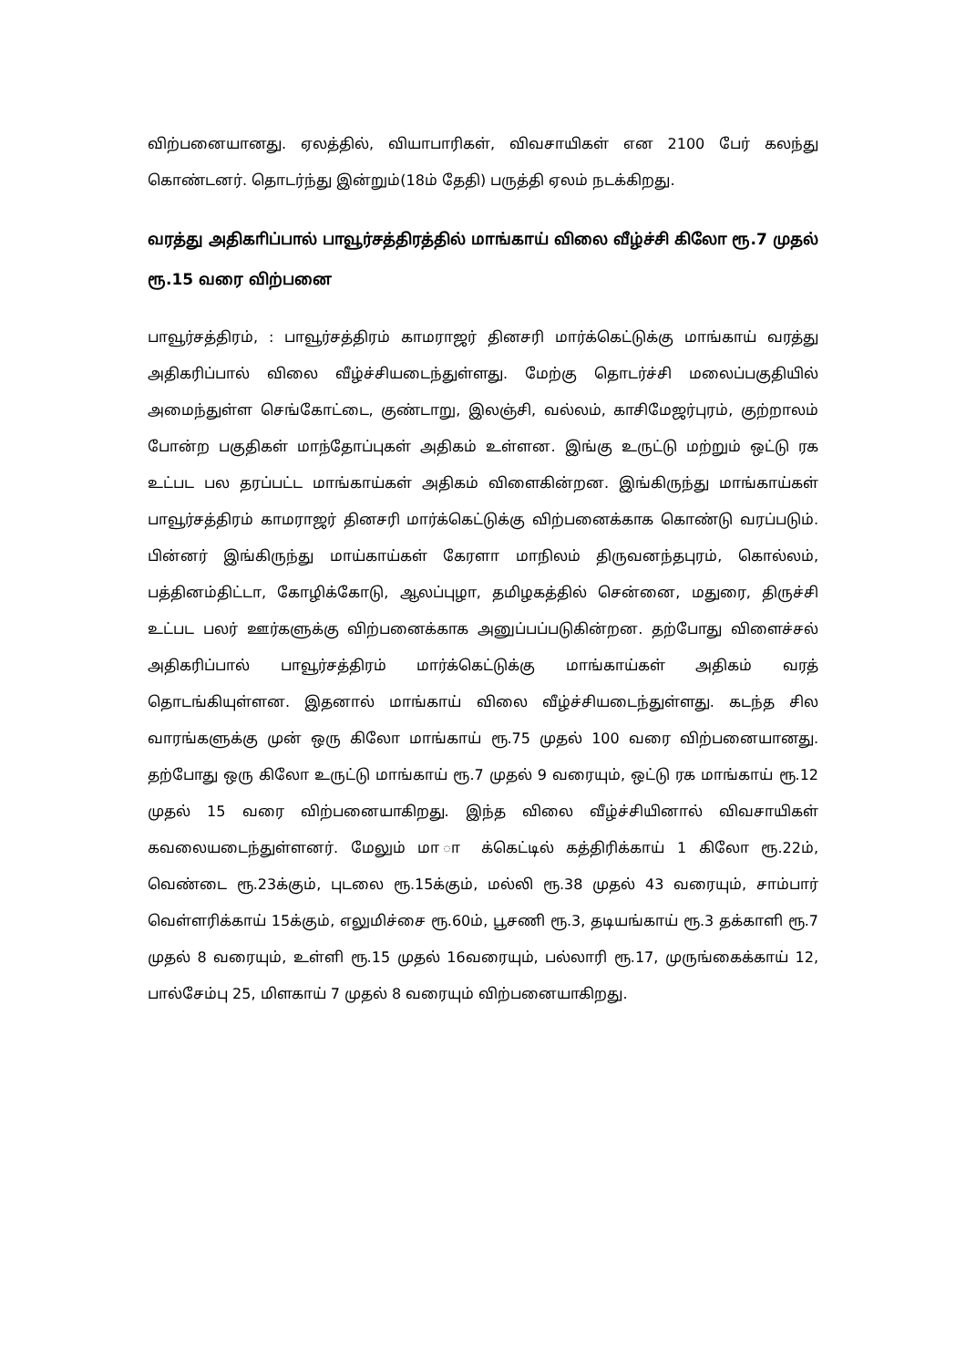விற்பனையானது. ஏலத்தில், வியாபாரிகள், விவசாயிகள் என 2100 பேர் கலந்து கொண்டனர். தொடர்ந்து இன்றும்(18ம் தேதி) பருத்தி ஏலம் நடக்கிறது.
வரத்து அதிகாிப்பால் பாவூர்சத்திரத்தில் மாங்காய் விலை வீழ்ச்சி கிலோ ரூ.7 முதல் ரூ.15 வரை விற்பனை
பாவூர்சத்திரம், : பாவூர்சத்திரம் காமராஜர் தினசரி மார்க்கெட்டுக்கு மாங்காய் வரத்து அதிகரிப்பால் விலை வீழ்ச்சியடைந்துள்ளது. மேற்கு தொடர்ச்சி மலைப்பகுதியில் அமைந்துள்ள செங்கோட்டை, குண்டாறு, இலஞ்சி, வல்லம், காசிமேஜர்புரம், குற்றாலம் போன்ற பகுதிகள் மாந்தோப்புகள் அதிகம் உள்ளன. இங்கு உருட்டு மற்றும் ஒட்டு ரக உட்பட பல தரப்பட்ட மாங்காய்கள் அதிகம் விளைகின்றன. இங்கிருந்து மாங்காய்கள் பாவூர்சத்திரம் காமராஜர் தினசரி மார்க்கெட்டுக்கு விற்பனைக்காக கொண்டு வரப்படும். பின்னர் இங்கிருந்து மாய்காய்கள் கேரளா மாநிலம் திருவனந்தபுரம், கொல்லம், பத்தினம்திட்டா, கோழிக்கோடு, ஆலப்புழா, தமிழகத்தில் சென்னை, மதுரை, திருச்சி உட்பட பலர் ஊர்களுக்கு விற்பனைக்காக அனுப்பப்படுகின்றன. தற்போது விளைச்சல் அதிகரிப்பால் பாவூர்சத்திரம் மார்க்கெட்டுக்கு மாங்காய்கள் அதிகம் வரத் தொடங்கியுள்ளன. இதனால் மாங்காய் விலை வீழ்ச்சியடைந்துள்ளது. கடந்த சில வாரங்களுக்கு முன் ஒரு கிலோ மாங்காய் ரூ.75 முதல் 100 வரை விற்பனையானது. தற்போது ஒரு கிலோ உருட்டு மாங்காய் ரூ.7 முதல் 9 வரையும், ஒட்டு ரக மாங்காய் ரூ.12 முதல் 15 வரை விற்பனையாகிறது. இந்த விலை வீழ்ச்சியினால் விவசாயிகள் கவலையடைந்துள்ளனர். மேலும் மா ா க்கெட்டில் கத்திரிக்காய் 1 கிலோ ரூ.22ம், வெண்டை ரூ.23க்கும், புடலை ரூ.15க்கும், மல்லி ரூ.38 முதல் 43 வரையும், சாம்பார் வெள்ளரிக்காய் 15க்கும், எலுமிச்சை ரூ.60ம், பூசணி ரூ.3, தடியங்காய் ரூ.3 தக்காளி ரூ.7 முதல் 8 வரையும், உள்ளி ரூ.15 முதல் 16வரையும், பல்லாரி ரூ.17, முருங்கைக்காய் 12, பால்சேம்பு 25, மிளகாய் 7 முதல் 8 வரையும் விற்பனையாகிறது.